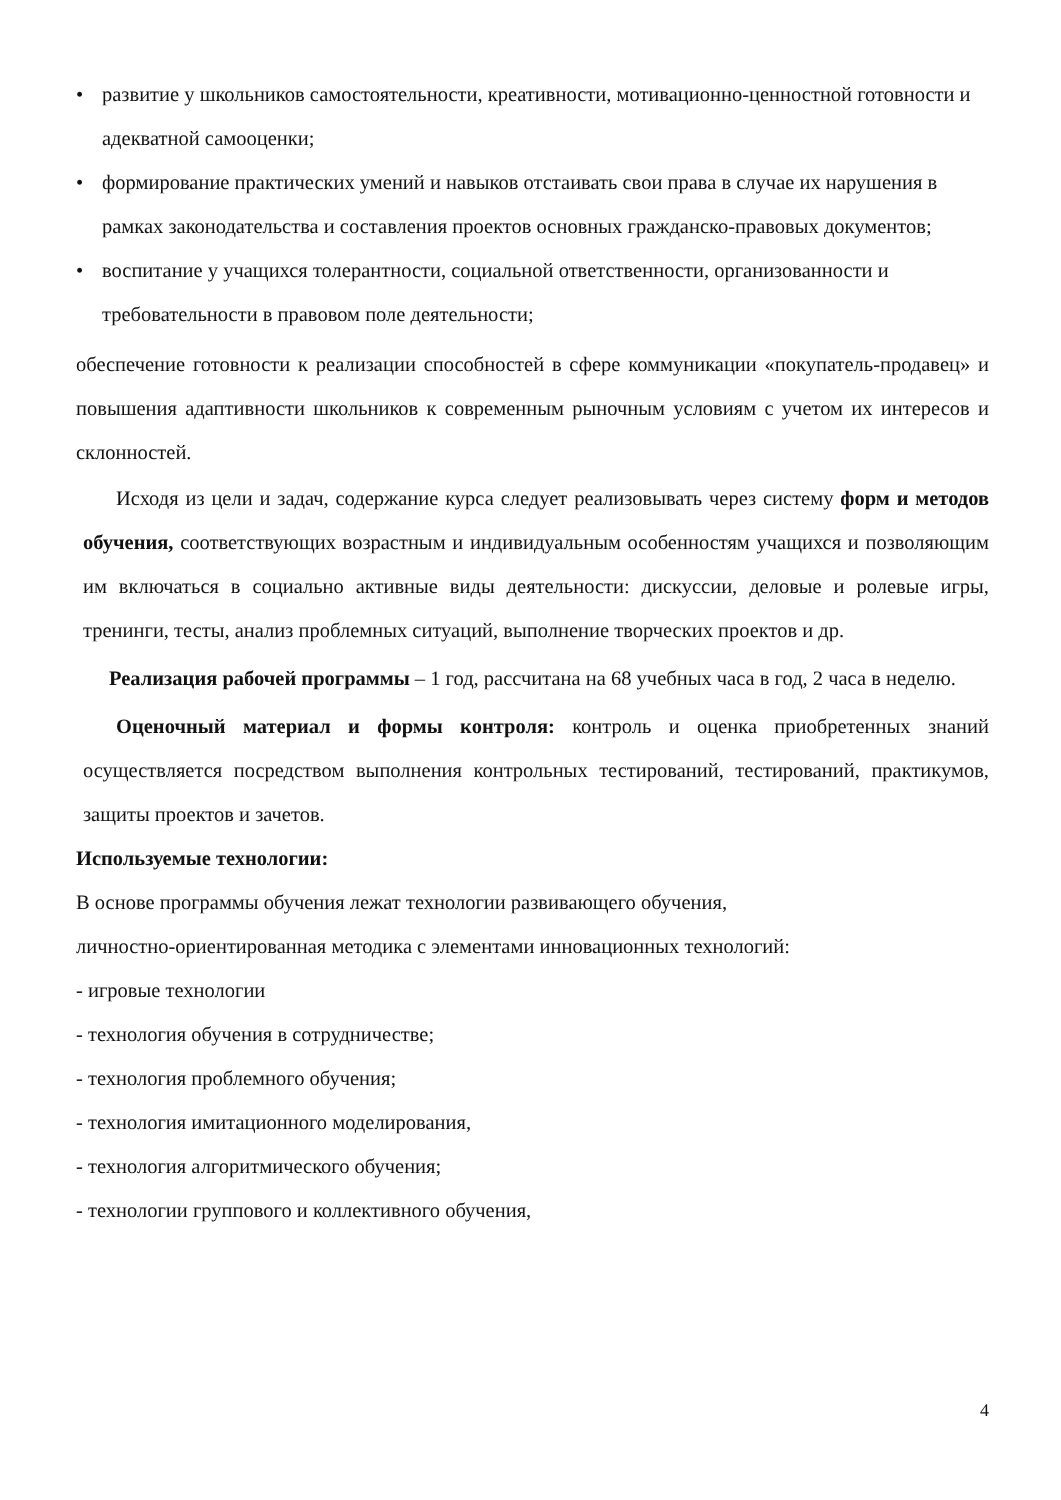• развитие у школьников самостоятельности, креативности, мотивационно-ценностной готовности и адекватной самооценки;
• формирование практических умений и навыков отстаивать свои права в случае их нарушения в рамках законодательства и составления проектов основных гражданско-правовых документов;
• воспитание у учащихся толерантности, социальной ответственности, организованности и требовательности в правовом поле деятельности;
обеспечение готовности к реализации способностей в сфере коммуникации «покупатель-продавец» и повышения адаптивности школьников к современным рыночным условиям с учетом их интересов и склонностей.
Исходя из цели и задач, содержание курса следует реализовывать через систему форм и методов обучения, соответствующих возрастным и индивидуальным особенностям учащихся и позволяющим им включаться в социально активные виды деятельности: дискуссии, деловые и ролевые игры, тренинги, тесты, анализ проблемных ситуаций, выполнение творческих проектов и др.
Реализация рабочей программы – 1 год, рассчитана на 68 учебных часа в год, 2 часа в неделю.
Оценочный материал и формы контроля: контроль и оценка приобретенных знаний осуществляется посредством выполнения контрольных тестирований, тестирований, практикумов, защиты проектов и зачетов.
Используемые технологии:
В основе программы обучения лежат технологии развивающего обучения,
личностно-ориентированная методика с элементами инновационных технологий:
- игровые технологии
- технология обучения в сотрудничестве;
- технология проблемного обучения;
- технология имитационного моделирования,
- технология алгоритмического обучения;
- технологии группового и коллективного обучения,
4